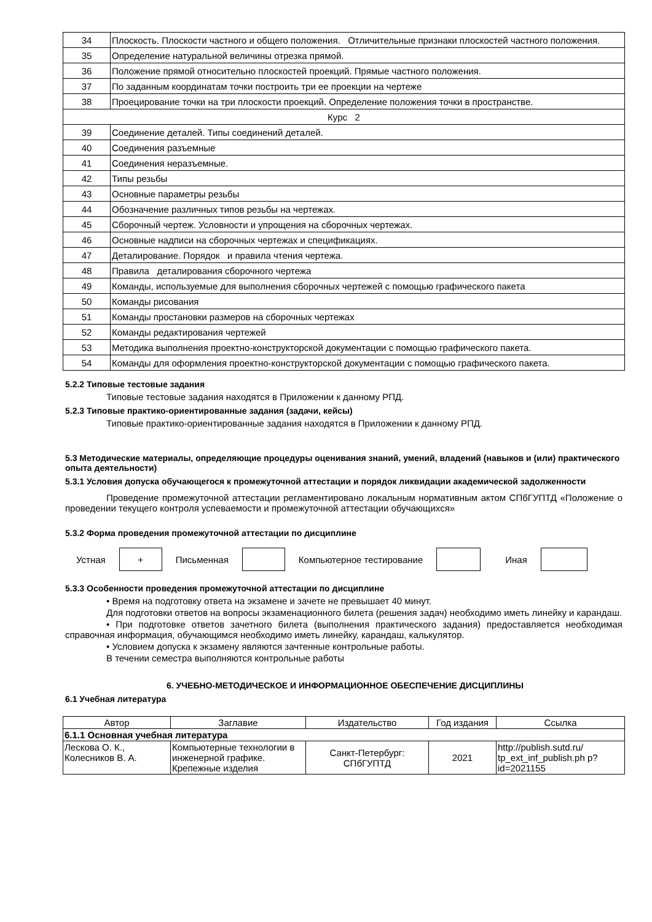| 34 | Плоскость. Плоскости частного и общего положения. Отличительные признаки плоскостей частного положения. |
| 35 | Определение натуральной величины отрезка прямой. |
| 36 | Положение прямой относительно плоскостей проекций. Прямые частного положения. |
| 37 | По заданным координатам точки построить три ее проекции на чертеже |
| 38 | Проецирование точки на три плоскости проекций. Определение положения точки в пространстве. |
| Курс 2 | |
| 39 | Соединение деталей. Типы соединений деталей. |
| 40 | Соединения разъемные |
| 41 | Соединения неразъемные. |
| 42 | Типы резьбы |
| 43 | Основные параметры резьбы |
| 44 | Обозначение различных типов резьбы на чертежах. |
| 45 | Сборочный чертеж. Условности и упрощения на сборочных чертежах. |
| 46 | Основные надписи на сборочных чертежах и спецификациях. |
| 47 | Деталирование. Порядок и правила чтения чертежа. |
| 48 | Правила деталирования сборочного чертежа |
| 49 | Команды, используемые для выполнения сборочных чертежей с помощью графического пакета |
| 50 | Команды рисования |
| 51 | Команды простановки размеров на сборочных чертежах |
| 52 | Команды редактирования чертежей |
| 53 | Методика выполнения проектно-конструкторской документации с помощью графического пакета. |
| 54 | Команды для оформления проектно-конструкторской документации с помощью графического пакета. |
5.2.2 Типовые тестовые задания
Типовые тестовые задания находятся в Приложении к данному РПД.
5.2.3 Типовые практико-ориентированные задания (задачи, кейсы)
Типовые практико-ориентированные задания находятся в Приложении к данному РПД.
5.3 Методические материалы, определяющие процедуры оценивания знаний, умений, владений (навыков и (или) практического опыта деятельности)
5.3.1 Условия допуска обучающегося к промежуточной аттестации и порядок ликвидации академической задолженности
Проведение промежуточной аттестации регламентировано локальным нормативным актом СПбГУПТД «Положение о проведении текущего контроля успеваемости и промежуточной аттестации обучающихся»
5.3.2 Форма проведения промежуточной аттестации по дисциплине
Устная
+
Письменная Компьютерное тестирование Иная
5.3.3 Особенности проведения промежуточной аттестации по дисциплине
• Время на подготовку ответа на экзамене и зачете не превышает 40 минут.
Для подготовки ответов на вопросы экзаменационного билета (решения задач) необходимо иметь линейку и карандаш.
• При подготовке ответов зачетного билета (выполнения практического задания) предоставляется необходимая справочная информация, обучающимся необходимо иметь линейку, карандаш, калькулятор.
• Условием допуска к экзамену являются зачтенные контрольные работы.
В течении семестра выполняются контрольные работы
6. УЧЕБНО-МЕТОДИЧЕСКОЕ И ИНФОРМАЦИОННОЕ ОБЕСПЕЧЕНИЕ ДИСЦИПЛИНЫ
6.1 Учебная литература
| Автор | Заглавие | Издательство | Год издания | Ссылка |
| --- | --- | --- | --- | --- |
| 6.1.1 Основная учебная литература | | | | |
| Лескова О. К., Колесников В. А. | Компьютерные технологии в инженерной графике. Крепежные изделия | Санкт-Петербург: СПбГУПТД | 2021 | http://publish.sutd.ru/ tp_ext_inf_publish.ph p?id=2021155 |